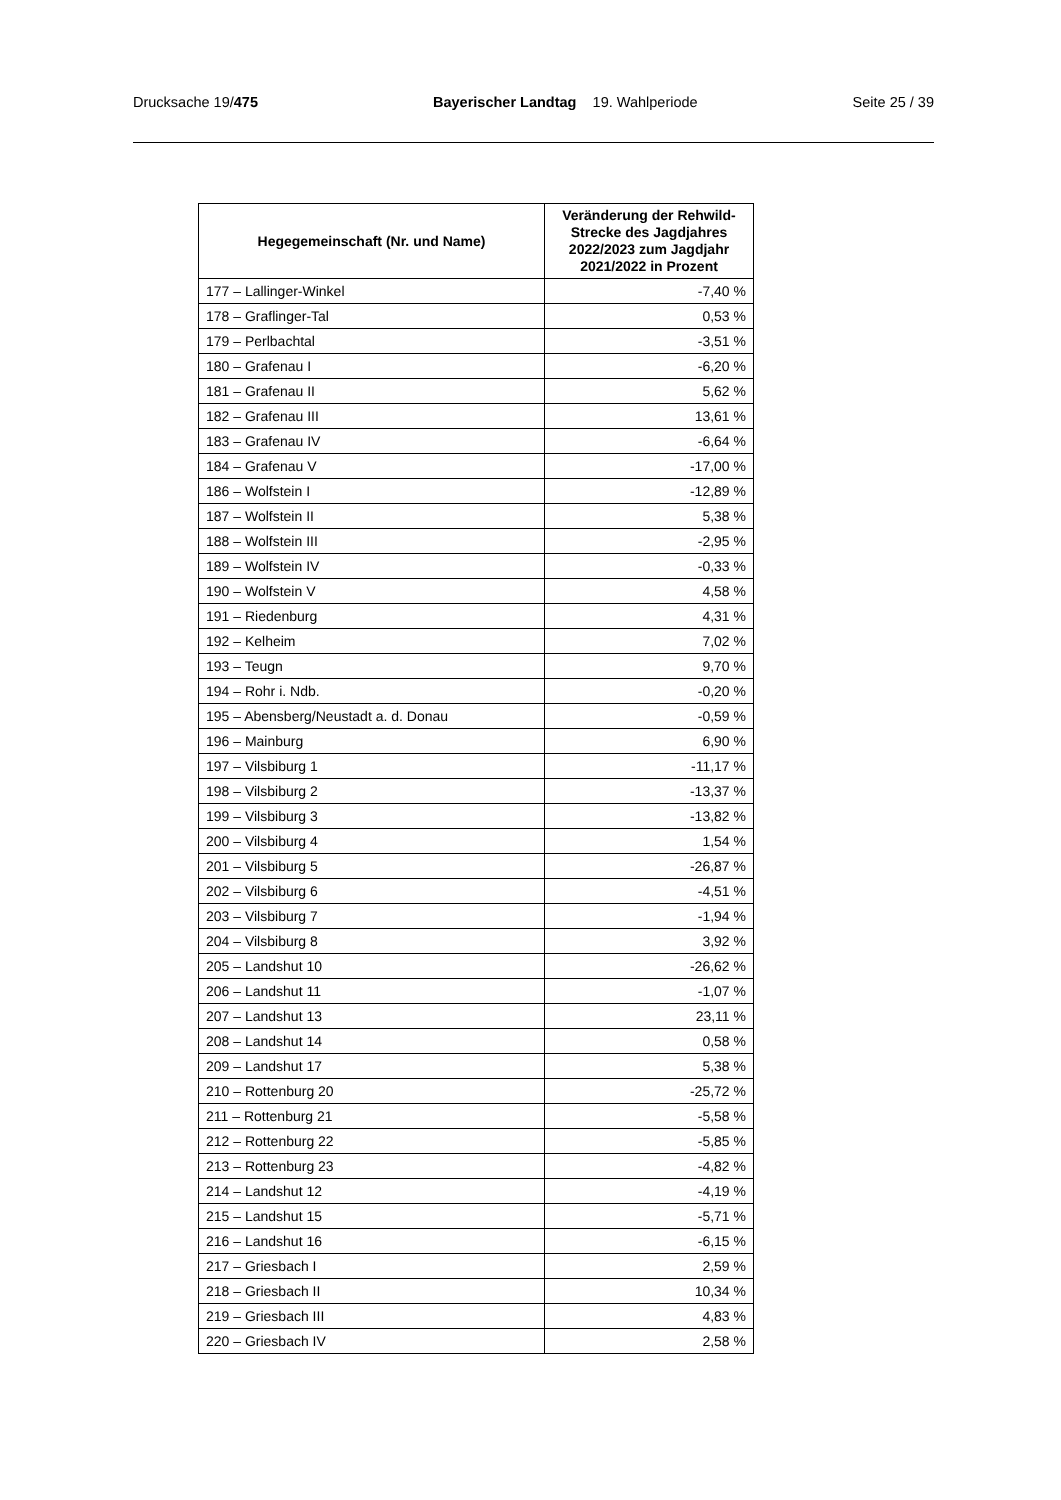Drucksache 19/475 Bayerischer Landtag 19. Wahlperiode
Seite 25 / 39
| Hegegemeinschaft (Nr. und Name) | Veränderung der Rehwild-Strecke des Jagdjahres 2022/2023 zum Jagdjahr 2021/2022 in Prozent |
| --- | --- |
| 177 – Lallinger-Winkel | -7,40 % |
| 178 – Graflinger-Tal | 0,53 % |
| 179 – Perlbachtal | -3,51 % |
| 180 – Grafenau I | -6,20 % |
| 181 – Grafenau II | 5,62 % |
| 182 – Grafenau III | 13,61 % |
| 183 – Grafenau IV | -6,64 % |
| 184 – Grafenau V | -17,00 % |
| 186 – Wolfstein I | -12,89 % |
| 187 – Wolfstein II | 5,38 % |
| 188 – Wolfstein III | -2,95 % |
| 189 – Wolfstein IV | -0,33 % |
| 190 – Wolfstein V | 4,58 % |
| 191 – Riedenburg | 4,31 % |
| 192 – Kelheim | 7,02 % |
| 193 – Teugn | 9,70 % |
| 194 – Rohr i. Ndb. | -0,20 % |
| 195 – Abensberg/Neustadt a. d. Donau | -0,59 % |
| 196 – Mainburg | 6,90 % |
| 197 – Vilsbiburg 1 | -11,17 % |
| 198 – Vilsbiburg 2 | -13,37 % |
| 199 – Vilsbiburg 3 | -13,82 % |
| 200 – Vilsbiburg 4 | 1,54 % |
| 201 – Vilsbiburg 5 | -26,87 % |
| 202 – Vilsbiburg 6 | -4,51 % |
| 203 – Vilsbiburg 7 | -1,94 % |
| 204 – Vilsbiburg 8 | 3,92 % |
| 205 – Landshut 10 | -26,62 % |
| 206 – Landshut 11 | -1,07 % |
| 207 – Landshut 13 | 23,11 % |
| 208 – Landshut 14 | 0,58 % |
| 209 – Landshut 17 | 5,38 % |
| 210 – Rottenburg 20 | -25,72 % |
| 211 – Rottenburg 21 | -5,58 % |
| 212 – Rottenburg 22 | -5,85 % |
| 213 – Rottenburg 23 | -4,82 % |
| 214 – Landshut 12 | -4,19 % |
| 215 – Landshut 15 | -5,71 % |
| 216 – Landshut 16 | -6,15 % |
| 217 – Griesbach I | 2,59 % |
| 218 – Griesbach II | 10,34 % |
| 219 – Griesbach III | 4,83 % |
| 220 – Griesbach IV | 2,58 % |